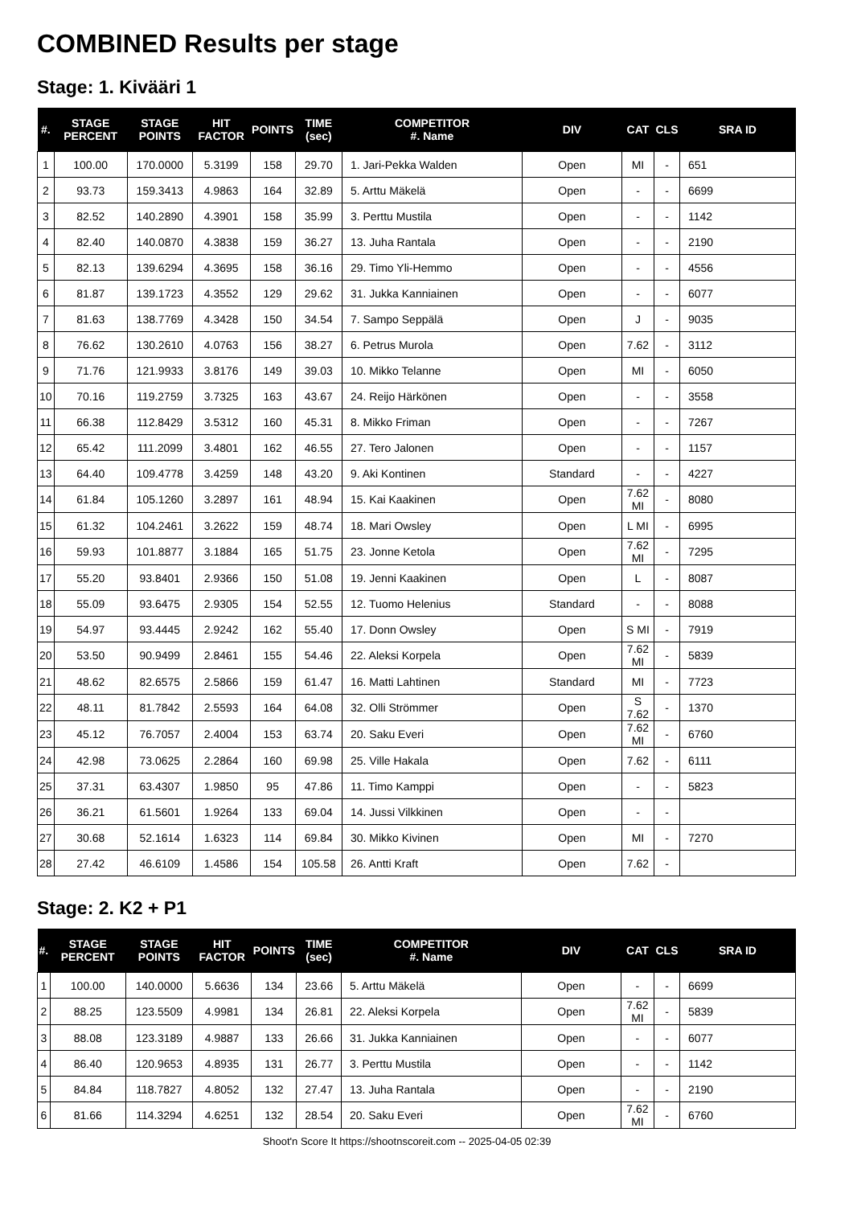COMBINED Results per stage
Stage: 1. Kivääri 1
| #. | STAGE PERCENT | STAGE POINTS | HIT FACTOR | POINTS | TIME (sec) | COMPETITOR #. Name | DIV | CAT | CLS | SRA ID |
| --- | --- | --- | --- | --- | --- | --- | --- | --- | --- | --- |
| 1 | 100.00 | 170.0000 | 5.3199 | 158 | 29.70 | 1. Jari-Pekka Walden | Open | MI | - | 651 |
| 2 | 93.73 | 159.3413 | 4.9863 | 164 | 32.89 | 5. Arttu Mäkelä | Open | - | - | 6699 |
| 3 | 82.52 | 140.2890 | 4.3901 | 158 | 35.99 | 3. Perttu Mustila | Open | - | - | 1142 |
| 4 | 82.40 | 140.0870 | 4.3838 | 159 | 36.27 | 13. Juha Rantala | Open | - | - | 2190 |
| 5 | 82.13 | 139.6294 | 4.3695 | 158 | 36.16 | 29. Timo Yli-Hemmo | Open | - | - | 4556 |
| 6 | 81.87 | 139.1723 | 4.3552 | 129 | 29.62 | 31. Jukka Kanniainen | Open | - | - | 6077 |
| 7 | 81.63 | 138.7769 | 4.3428 | 150 | 34.54 | 7. Sampo Seppälä | Open | J | - | 9035 |
| 8 | 76.62 | 130.2610 | 4.0763 | 156 | 38.27 | 6. Petrus Murola | Open | 7.62 | - | 3112 |
| 9 | 71.76 | 121.9933 | 3.8176 | 149 | 39.03 | 10. Mikko Telanne | Open | MI | - | 6050 |
| 10 | 70.16 | 119.2759 | 3.7325 | 163 | 43.67 | 24. Reijo Härkönen | Open | - | - | 3558 |
| 11 | 66.38 | 112.8429 | 3.5312 | 160 | 45.31 | 8. Mikko Friman | Open | - | - | 7267 |
| 12 | 65.42 | 111.2099 | 3.4801 | 162 | 46.55 | 27. Tero Jalonen | Open | - | - | 1157 |
| 13 | 64.40 | 109.4778 | 3.4259 | 148 | 43.20 | 9. Aki Kontinen | Standard | - | - | 4227 |
| 14 | 61.84 | 105.1260 | 3.2897 | 161 | 48.94 | 15. Kai Kaakinen | Open | 7.62 MI | - | 8080 |
| 15 | 61.32 | 104.2461 | 3.2622 | 159 | 48.74 | 18. Mari Owsley | Open | L MI | - | 6995 |
| 16 | 59.93 | 101.8877 | 3.1884 | 165 | 51.75 | 23. Jonne Ketola | Open | 7.62 MI | - | 7295 |
| 17 | 55.20 | 93.8401 | 2.9366 | 150 | 51.08 | 19. Jenni Kaakinen | Open | L | - | 8087 |
| 18 | 55.09 | 93.6475 | 2.9305 | 154 | 52.55 | 12. Tuomo Helenius | Standard | - | - | 8088 |
| 19 | 54.97 | 93.4445 | 2.9242 | 162 | 55.40 | 17. Donn Owsley | Open | S MI | - | 7919 |
| 20 | 53.50 | 90.9499 | 2.8461 | 155 | 54.46 | 22. Aleksi Korpela | Open | 7.62 MI | - | 5839 |
| 21 | 48.62 | 82.6575 | 2.5866 | 159 | 61.47 | 16. Matti Lahtinen | Standard | MI | - | 7723 |
| 22 | 48.11 | 81.7842 | 2.5593 | 164 | 64.08 | 32. Olli Strömmer | Open | S 7.62 | - | 1370 |
| 23 | 45.12 | 76.7057 | 2.4004 | 153 | 63.74 | 20. Saku Everi | Open | 7.62 MI | - | 6760 |
| 24 | 42.98 | 73.0625 | 2.2864 | 160 | 69.98 | 25. Ville Hakala | Open | 7.62 | - | 6111 |
| 25 | 37.31 | 63.4307 | 1.9850 | 95 | 47.86 | 11. Timo Kamppi | Open | - | - | 5823 |
| 26 | 36.21 | 61.5601 | 1.9264 | 133 | 69.04 | 14. Jussi Vilkkinen | Open | - | - | |
| 27 | 30.68 | 52.1614 | 1.6323 | 114 | 69.84 | 30. Mikko Kivinen | Open | MI | - | 7270 |
| 28 | 27.42 | 46.6109 | 1.4586 | 154 | 105.58 | 26. Antti Kraft | Open | 7.62 | - | |
Stage: 2. K2 + P1
| #. | STAGE PERCENT | STAGE POINTS | HIT FACTOR | POINTS | TIME (sec) | COMPETITOR #. Name | DIV | CAT | CLS | SRA ID |
| --- | --- | --- | --- | --- | --- | --- | --- | --- | --- | --- |
| 1 | 100.00 | 140.0000 | 5.6636 | 134 | 23.66 | 5. Arttu Mäkelä | Open | - | - | 6699 |
| 2 | 88.25 | 123.5509 | 4.9981 | 134 | 26.81 | 22. Aleksi Korpela | Open | 7.62 MI | - | 5839 |
| 3 | 88.08 | 123.3189 | 4.9887 | 133 | 26.66 | 31. Jukka Kanniainen | Open | - | - | 6077 |
| 4 | 86.40 | 120.9653 | 4.8935 | 131 | 26.77 | 3. Perttu Mustila | Open | - | - | 1142 |
| 5 | 84.84 | 118.7827 | 4.8052 | 132 | 27.47 | 13. Juha Rantala | Open | - | - | 2190 |
| 6 | 81.66 | 114.3294 | 4.6251 | 132 | 28.54 | 20. Saku Everi | Open | 7.62 MI | - | 6760 |
Shoot'n Score It https://shootnscoreit.com -- 2025-04-05 02:39